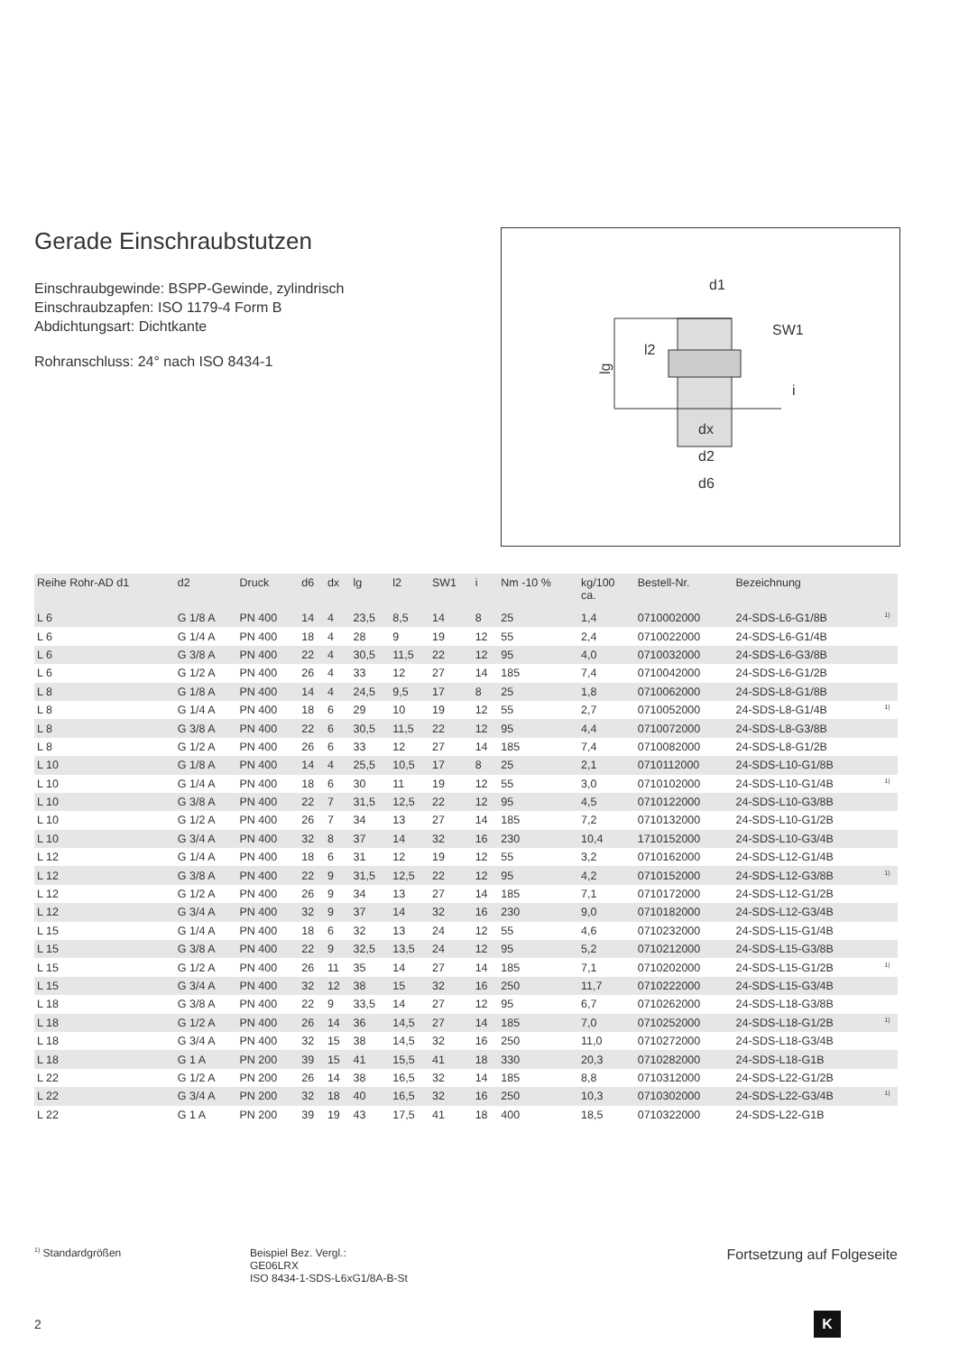Gerade Einschraubstutzen
Einschraubgewinde: BSPP-Gewinde, zylindrisch
Einschraubzapfen: ISO 1179-4 Form B
Abdichtungsart: Dichtkante
Rohranschluss: 24° nach ISO 8434-1
d1
SW1
lg
l2
i
dx
d2
d6
| Reihe Rohr-AD d1 | d2 | Druck | d6 | dx | lg | l2 | SW1 | i | Nm -10 % | kg/100 ca. | Bestell-Nr. | Bezeichnung | |
| --- | --- | --- | --- | --- | --- | --- | --- | --- | --- | --- | --- | --- | --- |
| L 6 | G 1/8 A | PN 400 | 14 | 4 | 23,5 | 8,5 | 14 | 8 | 25 | 1,4 | 0710002000 | 24-SDS-L6-G1/8B | <sup>1)</sup> |
| L 6 | G 1/4 A | PN 400 | 18 | 4 | 28 | 9 | 19 | 12 | 55 | 2,4 | 0710022000 | 24-SDS-L6-G1/4B | |
| L 6 | G 3/8 A | PN 400 | 22 | 4 | 30,5 | 11,5 | 22 | 12 | 95 | 4,0 | 0710032000 | 24-SDS-L6-G3/8B | |
| L 6 | G 1/2 A | PN 400 | 26 | 4 | 33 | 12 | 27 | 14 | 185 | 7,4 | 0710042000 | 24-SDS-L6-G1/2B | |
| L 8 | G 1/8 A | PN 400 | 14 | 4 | 24,5 | 9,5 | 17 | 8 | 25 | 1,8 | 0710062000 | 24-SDS-L8-G1/8B | |
| L 8 | G 1/4 A | PN 400 | 18 | 6 | 29 | 10 | 19 | 12 | 55 | 2,7 | 0710052000 | 24-SDS-L8-G1/4B | <sup>1)</sup> |
| L 8 | G 3/8 A | PN 400 | 22 | 6 | 30,5 | 11,5 | 22 | 12 | 95 | 4,4 | 0710072000 | 24-SDS-L8-G3/8B | |
| L 8 | G 1/2 A | PN 400 | 26 | 6 | 33 | 12 | 27 | 14 | 185 | 7,4 | 0710082000 | 24-SDS-L8-G1/2B | |
| L 10 | G 1/8 A | PN 400 | 14 | 4 | 25,5 | 10,5 | 17 | 8 | 25 | 2,1 | 0710112000 | 24-SDS-L10-G1/8B | |
| L 10 | G 1/4 A | PN 400 | 18 | 6 | 30 | 11 | 19 | 12 | 55 | 3,0 | 0710102000 | 24-SDS-L10-G1/4B | <sup>1)</sup> |
| L 10 | G 3/8 A | PN 400 | 22 | 7 | 31,5 | 12,5 | 22 | 12 | 95 | 4,5 | 0710122000 | 24-SDS-L10-G3/8B | |
| L 10 | G 1/2 A | PN 400 | 26 | 7 | 34 | 13 | 27 | 14 | 185 | 7,2 | 0710132000 | 24-SDS-L10-G1/2B | |
| L 10 | G 3/4 A | PN 400 | 32 | 8 | 37 | 14 | 32 | 16 | 230 | 10,4 | 1710152000 | 24-SDS-L10-G3/4B | |
| L 12 | G 1/4 A | PN 400 | 18 | 6 | 31 | 12 | 19 | 12 | 55 | 3,2 | 0710162000 | 24-SDS-L12-G1/4B | |
| L 12 | G 3/8 A | PN 400 | 22 | 9 | 31,5 | 12,5 | 22 | 12 | 95 | 4,2 | 0710152000 | 24-SDS-L12-G3/8B | <sup>1)</sup> |
| L 12 | G 1/2 A | PN 400 | 26 | 9 | 34 | 13 | 27 | 14 | 185 | 7,1 | 0710172000 | 24-SDS-L12-G1/2B | |
| L 12 | G 3/4 A | PN 400 | 32 | 9 | 37 | 14 | 32 | 16 | 230 | 9,0 | 0710182000 | 24-SDS-L12-G3/4B | |
| L 15 | G 1/4 A | PN 400 | 18 | 6 | 32 | 13 | 24 | 12 | 55 | 4,6 | 0710232000 | 24-SDS-L15-G1/4B | |
| L 15 | G 3/8 A | PN 400 | 22 | 9 | 32,5 | 13,5 | 24 | 12 | 95 | 5,2 | 0710212000 | 24-SDS-L15-G3/8B | |
| L 15 | G 1/2 A | PN 400 | 26 | 11 | 35 | 14 | 27 | 14 | 185 | 7,1 | 0710202000 | 24-SDS-L15-G1/2B | <sup>1)</sup> |
| L 15 | G 3/4 A | PN 400 | 32 | 12 | 38 | 15 | 32 | 16 | 250 | 11,7 | 0710222000 | 24-SDS-L15-G3/4B | |
| L 18 | G 3/8 A | PN 400 | 22 | 9 | 33,5 | 14 | 27 | 12 | 95 | 6,7 | 0710262000 | 24-SDS-L18-G3/8B | |
| L 18 | G 1/2 A | PN 400 | 26 | 14 | 36 | 14,5 | 27 | 14 | 185 | 7,0 | 0710252000 | 24-SDS-L18-G1/2B | <sup>1)</sup> |
| L 18 | G 3/4 A | PN 400 | 32 | 15 | 38 | 14,5 | 32 | 16 | 250 | 11,0 | 0710272000 | 24-SDS-L18-G3/4B | |
| L 18 | G 1 A | PN 200 | 39 | 15 | 41 | 15,5 | 41 | 18 | 330 | 20,3 | 0710282000 | 24-SDS-L18-G1B | |
| L 22 | G 1/2 A | PN 200 | 26 | 14 | 38 | 16,5 | 32 | 14 | 185 | 8,8 | 0710312000 | 24-SDS-L22-G1/2B | |
| L 22 | G 3/4 A | PN 200 | 32 | 18 | 40 | 16,5 | 32 | 16 | 250 | 10,3 | 0710302000 | 24-SDS-L22-G3/4B | <sup>1)</sup> |
| L 22 | G 1 A | PN 200 | 39 | 19 | 43 | 17,5 | 41 | 18 | 400 | 18,5 | 0710322000 | 24-SDS-L22-G1B | |
<sup>1)</sup> Standardgrößen Beispiel Bez. Vergl.:
GE06LRX
ISO 8434-1-SDS-L6xG1/8A-B-St
Fortsetzung auf Folgeseite
2 K